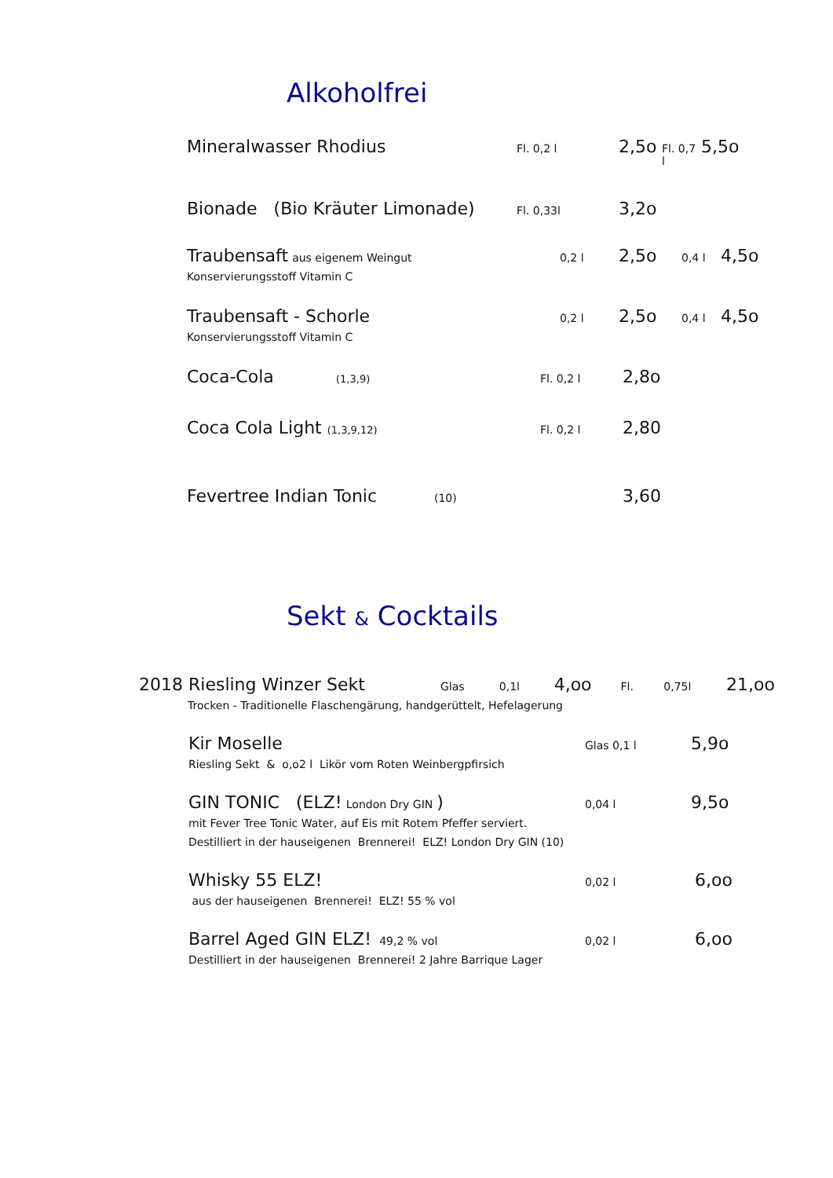Alkoholfrei
Mineralwasser Rhodius Fl. 0,2 l 2,5o Fl. 0,7 l 5,5o
Bionade (Bio Kräuter Limonade) Fl. 0,33l 3,2o
Traubensaft aus eigenem Weingut 0,2 l 2,5o 0,4 l 4,5o
Konservierungsstoff Vitamin C
Traubensaft - Schorle 0,2 l 2,5o 0,4 l 4,5o
Konservierungsstoff Vitamin C
Coca-Cola (1,3,9) Fl. 0,2 l 2,8o
Coca Cola Light (1,3,9,12) Fl. 0,2 l 2,80
Fevertree Indian Tonic (10) 3,60
Sekt & Cocktails
2018 Riesling Winzer Sekt Glas 0,1l 4,oo Fl. 0,75l 21,oo
Trocken - Traditionelle Flaschengärung, handgerüttelt, Hefelagerung
Kir Moselle Glas 0,1 l 5,9o
Riesling Sekt & o,o2 l Likör vom Roten Weinbergpfirsich
GIN TONIC (ELZ! London Dry GIN ) 0,04 l 9,5o
mit Fever Tree Tonic Water, auf Eis mit Rotem Pfeffer serviert.
Destilliert in der hauseigenen Brennerei! ELZ! London Dry GIN (10)
Whisky 55 ELZ! 0,02 l 6,oo
aus der hauseigenen Brennerei! ELZ! 55 % vol
Barrel Aged GIN ELZ! 49,2 % vol 0,02 l 6,oo
Destilliert in der hauseigenen Brennerei! 2 Jahre Barrique Lager